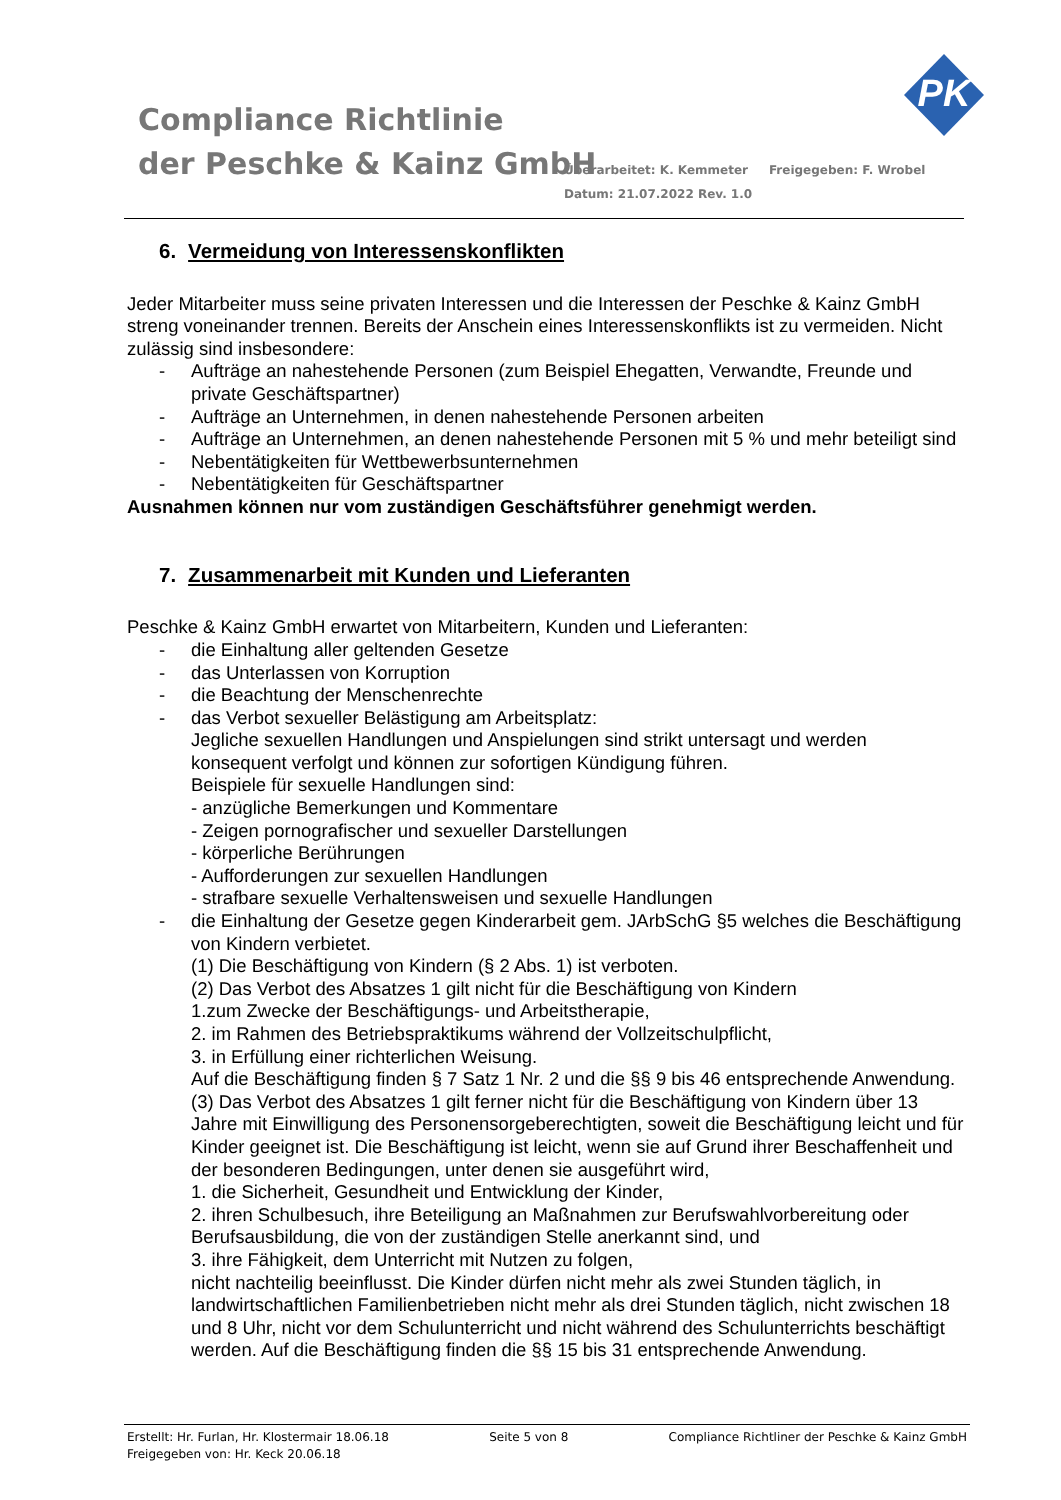Compliance Richtlinie
der Peschke & Kainz GmbH
Überarbeitet: K. Kemmeter Freigegeben: F. Wrobel
Datum: 21.07.2022 Rev. 1.0
PK
6. Vermeidung von Interessenskonflikten
Jeder Mitarbeiter muss seine privaten Interessen und die Interessen der Peschke & Kainz GmbH streng voneinander trennen. Bereits der Anschein eines Interessenskonflikts ist zu vermeiden. Nicht zulässig sind insbesondere:
- Aufträge an nahestehende Personen (zum Beispiel Ehegatten, Verwandte, Freunde und private Geschäftspartner)
- Aufträge an Unternehmen, in denen nahestehende Personen arbeiten
- Aufträge an Unternehmen, an denen nahestehende Personen mit 5 % und mehr beteiligt sind
- Nebentätigkeiten für Wettbewerbsunternehmen
- Nebentätigkeiten für Geschäftspartner
Ausnahmen können nur vom zuständigen Geschäftsführer genehmigt werden.
7. Zusammenarbeit mit Kunden und Lieferanten
Peschke & Kainz GmbH erwartet von Mitarbeitern, Kunden und Lieferanten:
- die Einhaltung aller geltenden Gesetze
- das Unterlassen von Korruption
- die Beachtung der Menschenrechte
- das Verbot sexueller Belästigung am Arbeitsplatz:
Jegliche sexuellen Handlungen und Anspielungen sind strikt untersagt und werden konsequent verfolgt und können zur sofortigen Kündigung führen.
Beispiele für sexuelle Handlungen sind:
- anzügliche Bemerkungen und Kommentare
- Zeigen pornografischer und sexueller Darstellungen
- körperliche Berührungen
- Aufforderungen zur sexuellen Handlungen
- strafbare sexuelle Verhaltensweisen und sexuelle Handlungen
- die Einhaltung der Gesetze gegen Kinderarbeit gem. JArbSchG §5 welches die Beschäftigung von Kindern verbietet.
(1) Die Beschäftigung von Kindern (§ 2 Abs. 1) ist verboten.
(2) Das Verbot des Absatzes 1 gilt nicht für die Beschäftigung von Kindern
1.zum Zwecke der Beschäftigungs- und Arbeitstherapie,
2. im Rahmen des Betriebspraktikums während der Vollzeitschulpflicht,
3. in Erfüllung einer richterlichen Weisung.
Auf die Beschäftigung finden § 7 Satz 1 Nr. 2 und die §§ 9 bis 46 entsprechende Anwendung.
(3) Das Verbot des Absatzes 1 gilt ferner nicht für die Beschäftigung von Kindern über 13 Jahre mit Einwilligung des Personensorgeberechtigten, soweit die Beschäftigung leicht und für Kinder geeignet ist. Die Beschäftigung ist leicht, wenn sie auf Grund ihrer Beschaffenheit und der besonderen Bedingungen, unter denen sie ausgeführt wird,
1. die Sicherheit, Gesundheit und Entwicklung der Kinder,
2. ihren Schulbesuch, ihre Beteiligung an Maßnahmen zur Berufswahlvorbereitung oder Berufsausbildung, die von der zuständigen Stelle anerkannt sind, und
3. ihre Fähigkeit, dem Unterricht mit Nutzen zu folgen,
nicht nachteilig beeinflusst. Die Kinder dürfen nicht mehr als zwei Stunden täglich, in landwirtschaftlichen Familienbetrieben nicht mehr als drei Stunden täglich, nicht zwischen 18 und 8 Uhr, nicht vor dem Schulunterricht und nicht während des Schulunterrichts beschäftigt werden. Auf die Beschäftigung finden die §§ 15 bis 31 entsprechende Anwendung.
Erstellt: Hr. Furlan, Hr. Klostermair 18.06.18 Seite 5 von 8 Compliance Richtliner der Peschke & Kainz GmbH
Freigegeben von: Hr. Keck 20.06.18